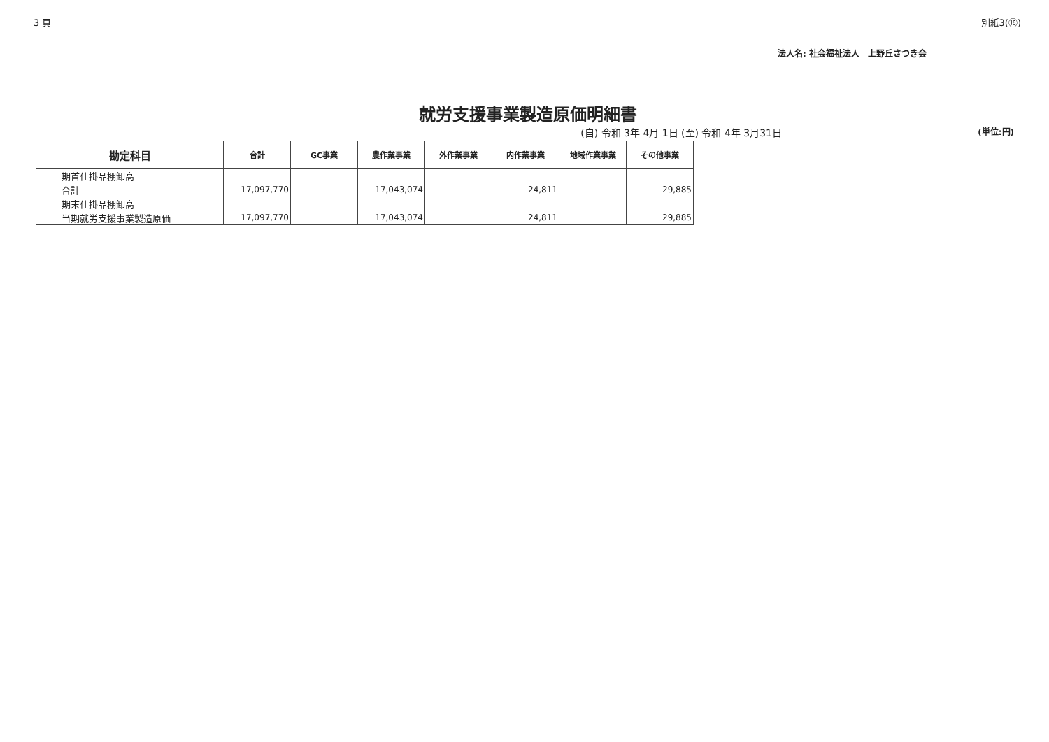3 頁 別紙3(⑯)
法人名: 社会福祉法人　上野丘さつき会
就労支援事業製造原価明細書
(自) 令和 3年 4月 1日 (至) 令和 4年 3月31日 (単位:円)
| 勘定科目 | 合計 | GC事業 | 農作業事業 | 外作業事業 | 内作業事業 | 地域作業事業 | その他事業 |
| --- | --- | --- | --- | --- | --- | --- | --- |
| 期首仕掛品棚卸高 | | | | | | | |
| 合計 | 17,097,770 | | 17,043,074 | | 24,811 | | 29,885 |
| 期末仕掛品棚卸高 | | | | | | | |
| 当期就労支援事業製造原価 | 17,097,770 | | 17,043,074 | | 24,811 | | 29,885 |